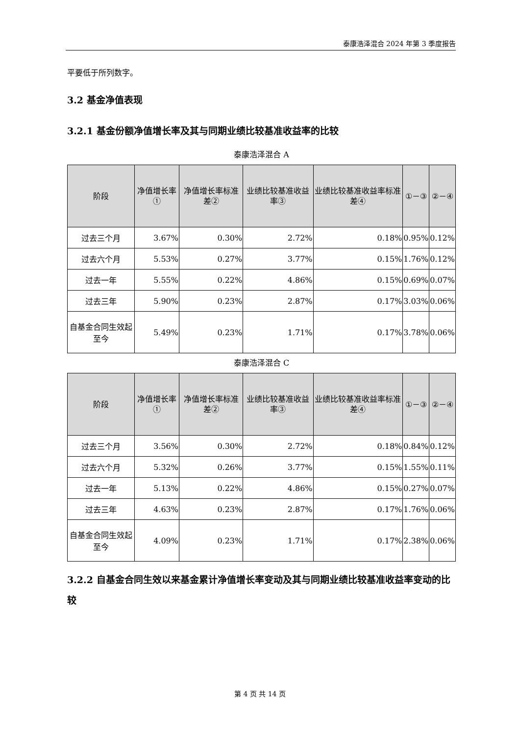泰康浩泽混合 2024 年第 3 季度报告
平要低于所列数字。
3.2 基金净值表现
3.2.1 基金份额净值增长率及其与同期业绩比较基准收益率的比较
泰康浩泽混合 A
| 阶段 | 净值增长率① | 净值增长率标准差② | 业绩比较基准收益率③ | 业绩比较基准收益率标准差④ | ①－③ | ②－④ |
| --- | --- | --- | --- | --- | --- | --- |
| 过去三个月 | 3.67% | 0.30% | 2.72% | 0.18% | 0.95% | 0.12% |
| 过去六个月 | 5.53% | 0.27% | 3.77% | 0.15% | 1.76% | 0.12% |
| 过去一年 | 5.55% | 0.22% | 4.86% | 0.15% | 0.69% | 0.07% |
| 过去三年 | 5.90% | 0.23% | 2.87% | 0.17% | 3.03% | 0.06% |
| 自基金合同生效起至今 | 5.49% | 0.23% | 1.71% | 0.17% | 3.78% | 0.06% |
泰康浩泽混合 C
| 阶段 | 净值增长率① | 净值增长率标准差② | 业绩比较基准收益率③ | 业绩比较基准收益率标准差④ | ①－③ | ②－④ |
| --- | --- | --- | --- | --- | --- | --- |
| 过去三个月 | 3.56% | 0.30% | 2.72% | 0.18% | 0.84% | 0.12% |
| 过去六个月 | 5.32% | 0.26% | 3.77% | 0.15% | 1.55% | 0.11% |
| 过去一年 | 5.13% | 0.22% | 4.86% | 0.15% | 0.27% | 0.07% |
| 过去三年 | 4.63% | 0.23% | 2.87% | 0.17% | 1.76% | 0.06% |
| 自基金合同生效起至今 | 4.09% | 0.23% | 1.71% | 0.17% | 2.38% | 0.06% |
3.2.2 自基金合同生效以来基金累计净值增长率变动及其与同期业绩比较基准收益率变动的比较
第 4 页 共 14 页